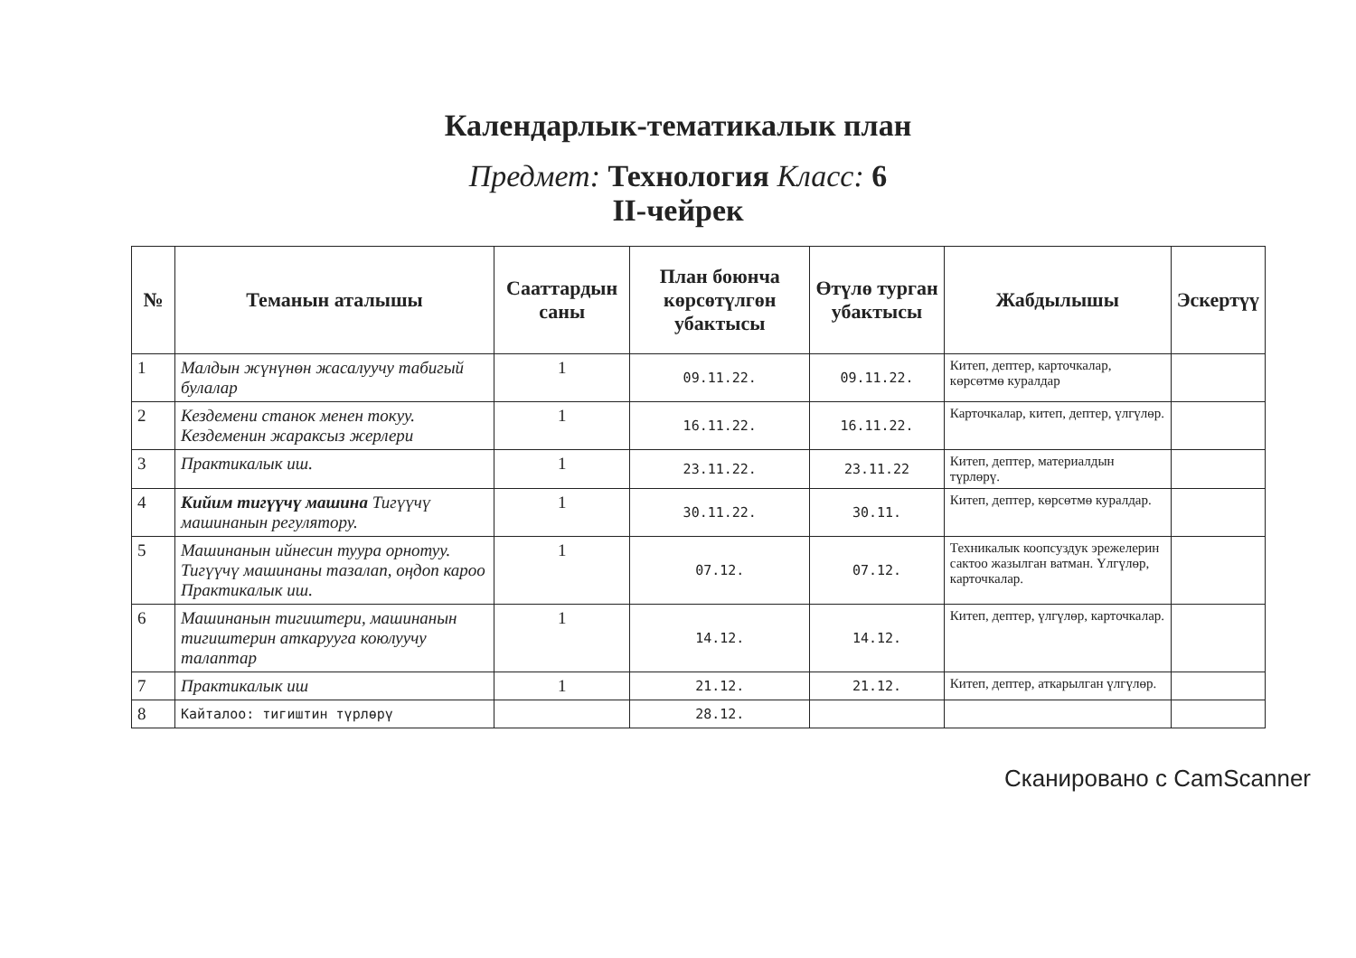Календарлык-тематикалык план
Предмет: Технология Класс: 6
II-чейрек
| № | Теманын аталышы | Сааттардын саны | План боюнча көрсөтүлгөн убактысы | Өтүлө турган убактысы | Жабдылышы | Эскертүү |
| --- | --- | --- | --- | --- | --- | --- |
| 1 | Малдын жүнүнөн жасалуучу табигый булалар | 1 | 09.11.22. | 09.11.22. | Китеп, дептер, карточкалар, көрсөтмө куралдар | |
| 2 | Кездемени станок менен токуу. Кездеменин жараксыз жерлери | 1 | 16.11.22. | 16.11.22. | Карточкалар, китеп, дептер, үлгүлөр. | |
| 3 | Практикалык иш. | 1 | 23.11.22. | 23.11.22 | Китеп, дептер, материалдын түрлөрү. | |
| 4 | Кийим тигүүчү машина Тигүүчү машинанын регулятору. | 1 | 30.11.22. | 30.11. | Китеп, дептер, көрсөтмө куралдар. | |
| 5 | Машинанын ийнесин туура орнотуу. Тигүүчү машинаны тазалап, оңдоп кароо Практикалык иш. | 1 | 07.12. | 07.12. | Техникалык коопсуздук эрежелерин сактоо жазылган ватман. Үлгүлөр, карточкалар. | |
| 6 | Машинанын тигиштери, машинанын тигиштерин аткарууга коюлуучу талаптар | 1 | 14.12. | 14.12. | Китеп, дептер, үлгүлөр, карточкалар. | |
| 7 | Практикалык иш | 1 | 21.12. | 21.12. | Китеп, дептер, аткарылган үлгүлөр. | |
| 8 | Кайталоо: тигиштин түрлөрү | | 28.12. | | | |
Сканировано с CamScanner